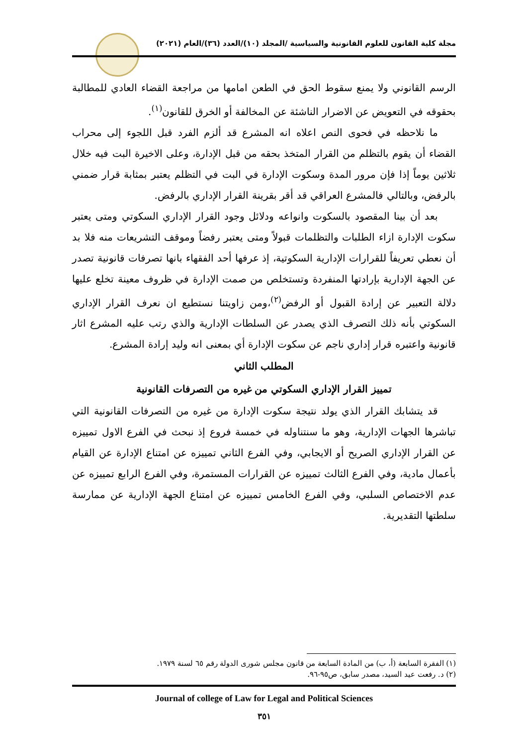مجلة كلية القانون للعلوم القانونية والسياسية /المجلد (١٠)/العدد (٣٦)/العام (٢٠٢١)
الرسم القانوني ولا يمنع سقوط الحق في الطعن امامها من مراجعة القضاء العادي للمطالبة بحقوقه في التعويض عن الاضرار الناشئة عن المخالفة أو الخرق للقانون<sup>(١)</sup>.
ما نلاحظه في فحوى النص اعلاه انه المشرع قد ألزم الفرد قبل اللجوء إلى محراب القضاء أن يقوم بالتظلم من القرار المتخذ بحقه من قبل الإدارة، وعلى الاخيرة البت فيه خلال ثلاثين يوماً إذا فإن مرور المدة وسكوت الإدارة في البت في التظلم يعتبر بمثابة قرار ضمني بالرفض، وبالتالي فالمشرع العراقي قد أقر بقرينة القرار الإداري بالرفض.
بعد أن بينا المقصود بالسكوت وانواعه ودلائل وجود القرار الإداري السكوتي ومتى يعتبر سكوت الإدارة ازاء الطلبات والتظلمات قبولاً ومتى يعتبر رفضاً وموقف التشريعات منه فلا بد أن نعطي تعريفاً للقرارات الإدارية السكوتية، إذ عرفها أحد الفقهاء بانها تصرفات قانونية تصدر عن الجهة الإدارية بإرادتها المنفردة وتستخلص من صمت الإدارة في ظروف معينة تخلع عليها دلالة التعبير عن إرادة القبول أو الرفض<sup>(٢)</sup>،ومن زاويتنا نستطيع ان نعرف القرار الإداري السكوتي بأنه ذلك التصرف الذي يصدر عن السلطات الإدارية والذي رتب عليه المشرع اثار قانونية واعتبره قرار إداري ناجم عن سكوت الإدارة أي بمعنى انه وليد إرادة المشرع.
المطلب الثاني
تمييز القرار الإداري السكوتي من غيره من التصرفات القانونية
قد يتشابك القرار الذي يولد نتيجة سكوت الإدارة من غيره من التصرفات القانونية التي تباشرها الجهات الإدارية، وهو ما سنتناوله في خمسة فروع إذ نبحث في الفرع الاول تمييزه عن القرار الإداري الصريح أو الايجابي، وفي الفرع الثاني تمييزه عن امتناع الإدارة عن القيام بأعمال مادية، وفي الفرع الثالث تمييزه عن القرارات المستمرة، وفي الفرع الرابع تمييزه عن عدم الاختصاص السلبي، وفي الفرع الخامس تمييزه عن امتناع الجهة الإدارية عن ممارسة سلطتها التقديرية.
(١) الفقرة السابعة (أ، ب) من المادة السابعة من قانون مجلس شورى الدولة رقم ٦٥ لسنة ١٩٧٩.
(٢) د. رفعت عيد السيد، مصدر سابق، ص٩٥-٩٦.
Journal of college of Law for Legal and Political Sciences
٣٥١